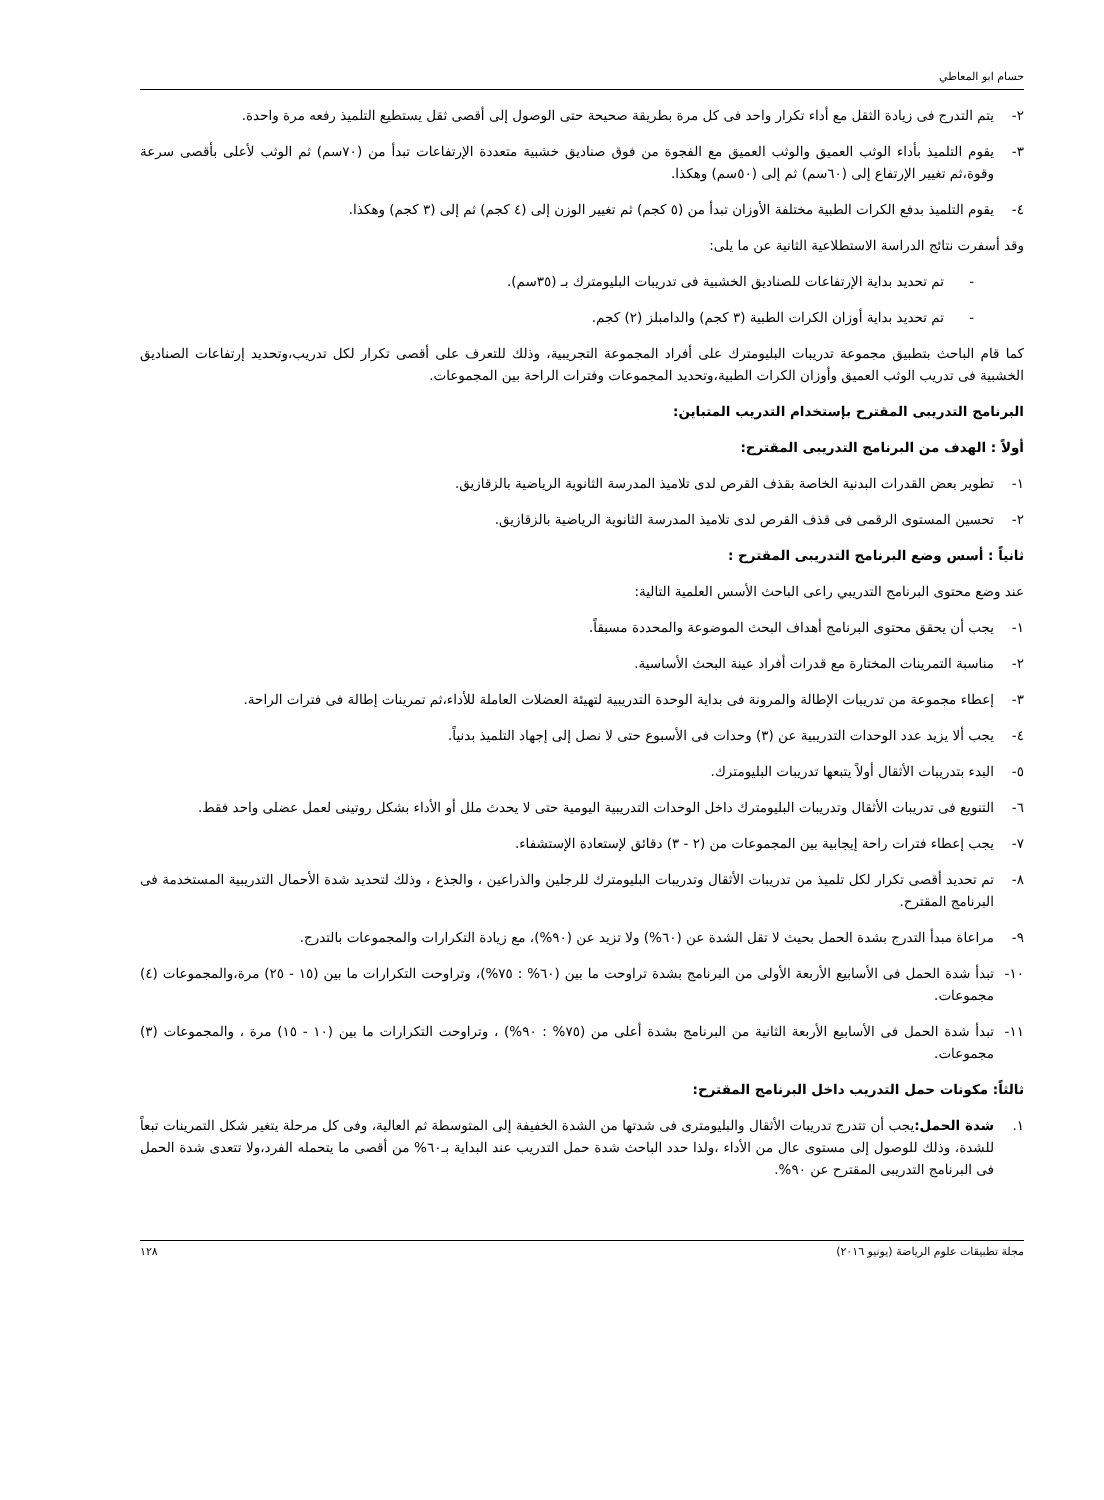حسام ابو المعاطي
٢- يتم التدرج فى زيادة الثقل مع أداء تكرار واحد فى كل مرة بطريقة صحيحة حتى الوصول إلى أقصى ثقل يستطيع التلميذ رفعه مرة واحدة.
٣- يقوم التلميذ بأداء الوثب العميق والوثب العميق مع الفجوة من فوق صناديق خشبية متعددة الإرتفاعات تبدأ من (٧٠سم) ثم الوثب لأعلى بأقصى سرعة وقوة،ثم تغيير الإرتفاع إلى (٦٠سم) ثم إلى (٥٠سم) وهكذا.
٤- يقوم التلميذ بدفع الكرات الطبية مختلفة الأوزان تبدأ من (٥ كجم) ثم تغيير الوزن إلى (٤ كجم) ثم إلى (٣ كجم) وهكذا.
وقد أسفرت نتائج الدراسة الاستطلاعية الثانية عن ما يلى:
- تم تحديد بداية الإرتفاعات للصناديق الخشبية فى تدريبات البليومترك بـ (٣٥سم).
- تم تحديد بداية أوزان الكرات الطبية (٣ كجم) والدامبلز (٢) كجم.
كما قام الباحث بتطبيق مجموعة تدريبات البليومترك على أفراد المجموعة التجريبية، وذلك للتعرف على أقصى تكرار لكل تدريب،وتحديد إرتفاعات الصناديق الخشبية فى تدريب الوثب العميق وأوزان الكرات الطبية،وتحديد المجموعات وفترات الراحة بين المجموعات.
البرنامج التدريبى المقترح بإستخدام التدريب المتباين:
أولاً : الهدف من البرنامج التدريبى المقترح:
١- تطوير بعض القدرات البدنية الخاصة بقذف القرص لدى تلاميذ المدرسة الثانوية الرياضية بالزقازيق.
٢- تحسين المستوى الرقمى فى قذف القرص لدى تلاميذ المدرسة الثانوية الرياضية بالزقازيق.
ثانياً : أسس وضع البرنامج التدريبى المقترح :
عند وضع محتوى البرنامج التدريبي راعى الباحث الأسس العلمية التالية:
١- يجب أن يحقق محتوى البرنامج أهداف البحث الموضوعة والمحددة مسبقاً.
٢- مناسبة التمرينات المختارة مع قدرات أفراد عينة البحث الأساسية.
٣- إعطاء مجموعة من تدريبات الإطالة والمرونة فى بداية الوحدة التدريبية لتهيئة العضلات العاملة للأداء،ثم تمرينات إطالة فى فترات الراحة.
٤- يجب ألا يزيد عدد الوحدات التدريبية عن (٣) وحدات فى الأسبوع حتى لا نصل إلى إجهاد التلميذ بدنياً.
٥- البدء بتدريبات الأثقال أولاً يتبعها تدريبات البليومترك.
٦- التنويع فى تدريبات الأثقال وتدريبات البليومترك داخل الوحدات التدريبية اليومية حتى لا يحدث ملل أو الأداء بشكل روتينى لعمل عضلى واحد فقط.
٧- يجب إعطاء فترات راحة إيجابية بين المجموعات من (٢ - ٣) دقائق لإستعادة الإستشفاء.
٨- تم تحديد أقصى تكرار لكل تلميذ من تدريبات الأثقال وتدريبات البليومترك للرجلين والذراعين ، والجذع ، وذلك لتحديد شدة الأحمال التدريبية المستخدمة فى البرنامج المقترح.
٩- مراعاة مبدأ التدرج بشدة الحمل بحيث لا تقل الشدة عن (٦٠%) ولا تزيد عن (٩٠%)، مع زيادة التكرارات والمجموعات بالتدرج.
١٠- تبدأ شدة الحمل فى الأسابيع الأربعة الأولى من البرنامج بشدة تراوحت ما بين (٦٠% : ٧٥%)، وتراوحت التكرارات ما بين (١٥ - ٢٥) مرة،والمجموعات (٤) مجموعات.
١١- تبدأ شدة الحمل فى الأسابيع الأربعة الثانية من البرنامج بشدة أعلى من (٧٥% : ٩٠%) ، وتراوحت التكرارات ما بين (١٠ - ١٥) مرة ، والمجموعات (٣) مجموعات.
ثالثاً: مكونات حمل التدريب داخل البرنامج المقترح:
١. شدة الحمل: يجب أن تتدرج تدريبات الأثقال والبليومترى فى شدتها من الشدة الخفيفة إلى المتوسطة ثم العالية، وفى كل مرحلة يتغير شكل التمرينات تبعاً للشدة، وذلك للوصول إلى مستوى عال من الأداء ،ولذا حدد الباحث شدة حمل التدريب عند البداية بـ٦٠% من أقصى ما يتحمله الفرد،ولا تتعدى شدة الحمل فى البرنامج التدريبى المقترح عن ٩٠%.
مجلة تطبيقات علوم الرياضة (يونيو ٢٠١٦) ١٢٨